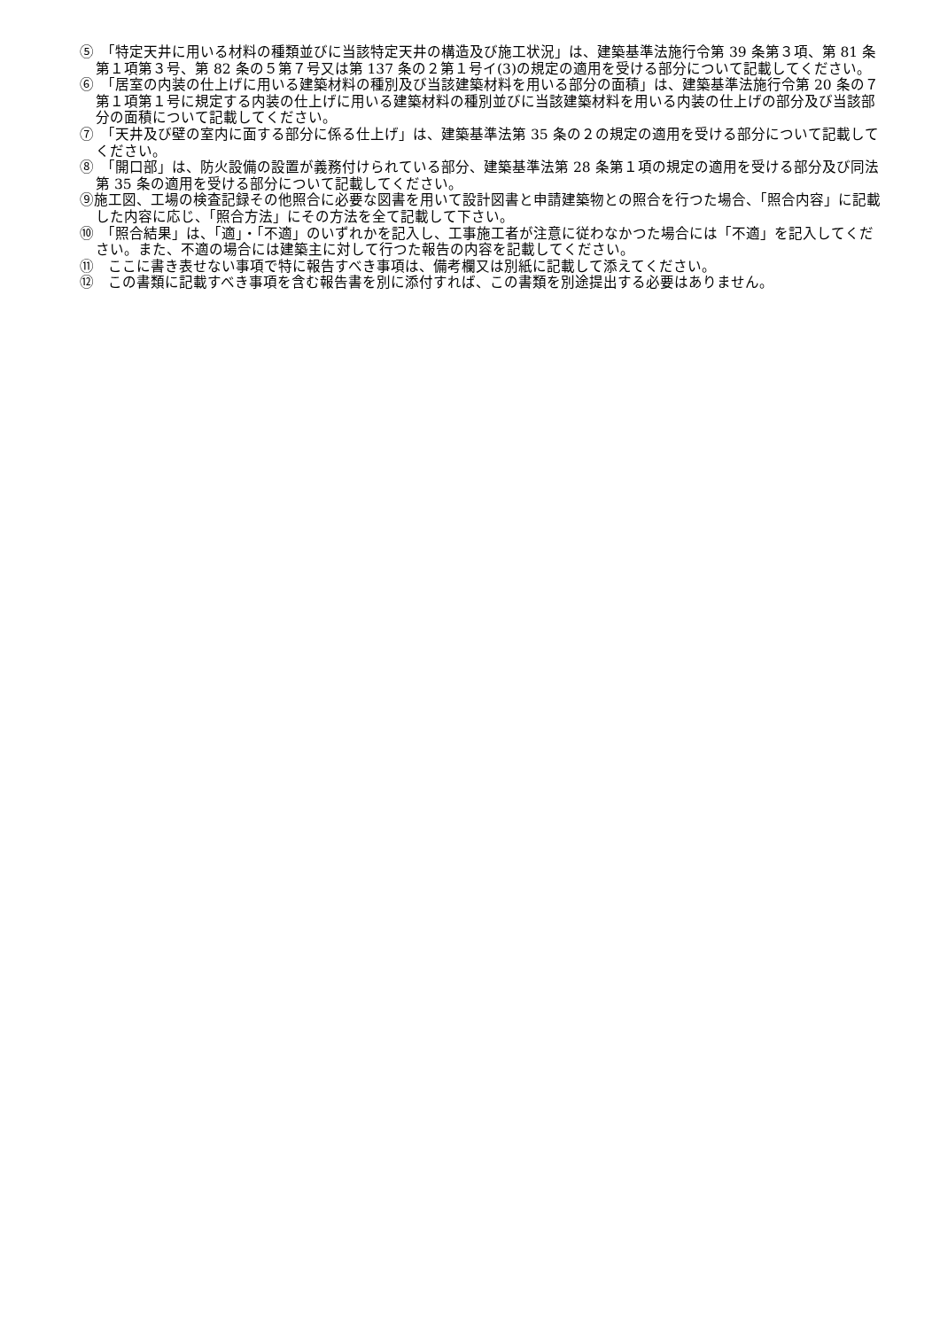⑤　「特定天井に用いる材料の種類並びに当該特定天井の構造及び施工状況」は、建築基準法施行令第 39 条第３項、第 81 条第１項第３号、第 82 条の５第７号又は第 137 条の２第１号イ(3)の規定の適用を受ける部分について記載してください。
⑥　「居室の内装の仕上げに用いる建築材料の種別及び当該建築材料を用いる部分の面積」は、建築基準法施行令第 20 条の７第１項第１号に規定する内装の仕上げに用いる建築材料の種別並びに当該建築材料を用いる内装の仕上げの部分及び当該部分の面積について記載してください。
⑦　「天井及び壁の室内に面する部分に係る仕上げ」は、建築基準法第 35 条の２の規定の適用を受ける部分について記載してください。
⑧　「開口部」は、防火設備の設置が義務付けられている部分、建築基準法第 28 条第１項の規定の適用を受ける部分及び同法第 35 条の適用を受ける部分について記載してください。
⑨施工図、工場の検査記録その他照合に必要な図書を用いて設計図書と申請建築物との照合を行つた場合、「照合内容」に記載した内容に応じ、「照合方法」にその方法を全て記載して下さい。
⑩　「照合結果」は、「適」・「不適」のいずれかを記入し、工事施工者が注意に従わなかつた場合には「不適」を記入してください。また、不適の場合には建築主に対して行つた報告の内容を記載してください。
⑪　ここに書き表せない事項で特に報告すべき事項は、備考欄又は別紙に記載して添えてください。
⑫　この書類に記載すべき事項を含む報告書を別に添付すれば、この書類を別途提出する必要はありません。